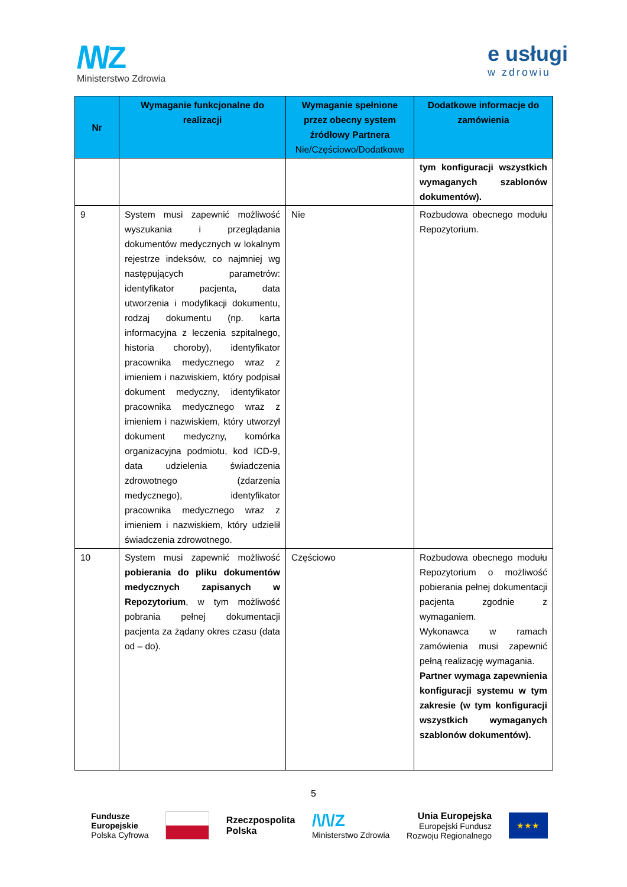/\/\/Z
Ministerstwo Zdrowia
e usługi
w zdrowiu
| Nr | Wymaganie funkcjonalne do realizacji | Wymaganie spełnione przez obecny system źródłowy Partnera Nie/Częściowo/Dodatkowe | Dodatkowe informacje do zamówienia |
| --- | --- | --- | --- |
| | | | tym konfiguracji wszystkich wymaganych szablonów dokumentów). |
| 9 | System musi zapewnić możliwość wyszukania i przeglądania dokumentów medycznych w lokalnym rejestrze indeksów, co najmniej wg następujących parametrów: identyfikator pacjenta, data utworzenia i modyfikacji dokumentu, rodzaj dokumentu (np. karta informacyjna z leczenia szpitalnego, historia choroby), identyfikator pracownika medycznego wraz z imieniem i nazwiskiem, który podpisał dokument medyczny, identyfikator pracownika medycznego wraz z imieniem i nazwiskiem, który utworzył dokument medyczny, komórka organizacyjna podmiotu, kod ICD-9, data udzielenia świadczenia zdrowotnego (zdarzenia medycznego), identyfikator pracownika medycznego wraz z imieniem i nazwiskiem, który udzielił świadczenia zdrowotnego. | Nie | Rozbudowa obecnego modułu Repozytorium. |
| 10 | System musi zapewnić możliwość pobierania do pliku dokumentów medycznych zapisanych w Repozytorium , w tym możliwość pobrania pełnej dokumentacji pacjenta za żądany okres czasu (data od – do). | Częściowo | Rozbudowa obecnego modułu Repozytorium o możliwość pobierania pełnej dokumentacji pacjenta zgodnie z wymaganiem. Wykonawca w ramach zamówienia musi zapewnić pełną realizację wymagania. Partner wymaga zapewnienia konfiguracji systemu w tym zakresie (w tym konfiguracji wszystkich wymaganych szablonów dokumentów). |
5
Fundusze
Europejskie
Polska Cyfrowa
Rzeczpospolita
Polska
/\/\/Z
Ministerstwo Zdrowia
Unia Europejska
Europejski Fundusz
Rozwoju Regionalnego
★★★